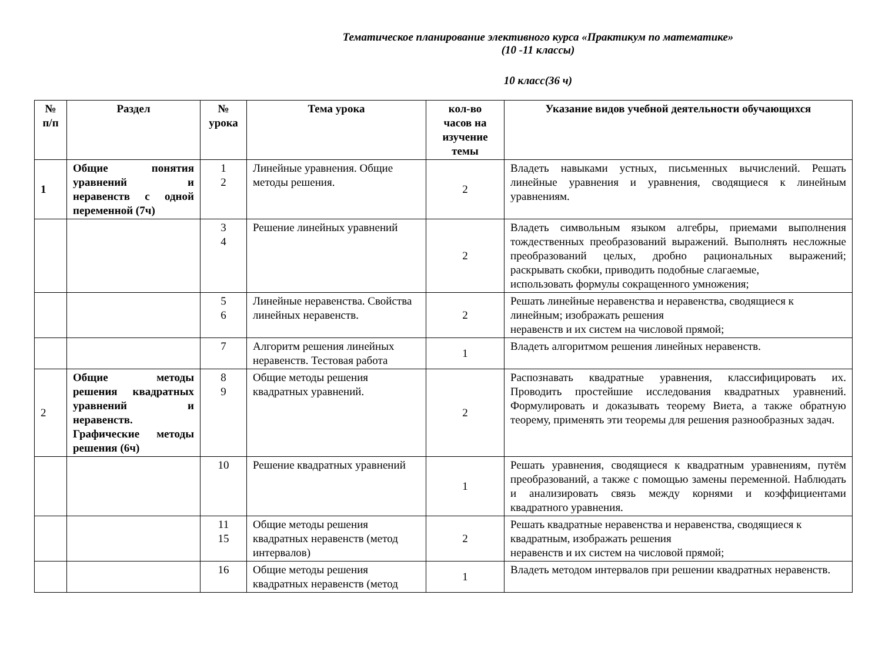Тематическое планирование элективного курса «Практикум по математике»
(10 -11 классы)
10 класс(36 ч)
| № п/п | Раздел | № урока | Тема урока | кол-во часов на изучение темы | Указание видов учебной деятельности обучающихся |
| --- | --- | --- | --- | --- | --- |
| 1 | Общие понятия уравнений и неравенств с одной переменной (7ч) | 1 2 | Линейные уравнения. Общие методы решения. | 2 | Владеть навыками устных, письменных вычислений. Решать линейные уравнения и уравнения, сводящиеся к линейным уравнениям. |
| | | 3 4 | Решение линейных уравнений | 2 | Владеть символьным языком алгебры, приемами выполнения тождественных преобразований выражений. Выполнять несложные преобразований целых, дробно рациональных выражений; раскрывать скобки, приводить подобные слагаемые, использовать формулы сокращенного умножения; |
| | | 5 6 | Линейные неравенства. Свойства линейных неравенств. | 2 | Решать линейные неравенства и неравенства, сводящиеся к линейным; изображать решения неравенств и их систем на числовой прямой; |
| | | 7 | Алгоритм решения линейных неравенств. Тестовая работа | 1 | Владеть алгоритмом решения линейных неравенств. |
| 2 | Общие методы решения квадратных уравнений и неравенств. Графические методы решения (6ч) | 8 9 | Общие методы решения квадратных уравнений. | 2 | Распознавать квадратные уравнения, классифицировать их. Проводить простейшие исследования квадратных уравнений. Формулировать и доказывать теорему Виета, а также обратную теорему, применять эти теоремы для решения разнообразных задач. |
| | | 10 | Решение квадратных уравнений | 1 | Решать уравнения, сводящиеся к квадратным уравнениям, путём преобразований, а также с помощью замены переменной. Наблюдать и анализировать связь между корнями и коэффициентами квадратного уравнения. |
| | | 11 15 | Общие методы решения квадратных неравенств (метод интервалов) | 2 | Решать квадратные неравенства и неравенства, сводящиеся к квадратным, изображать решения неравенств и их систем на числовой прямой; |
| | | 16 | Общие методы решения квадратных неравенств (метод | 1 | Владеть методом интервалов при решении квадратных неравенств. |